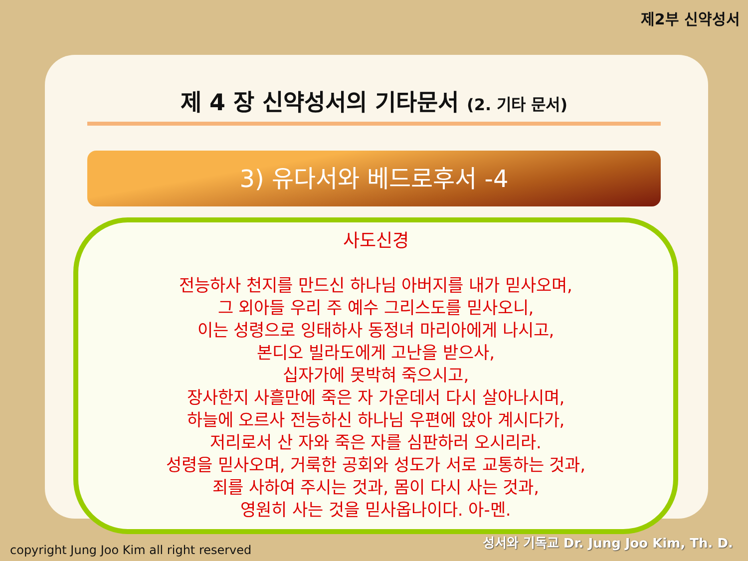제2부 신약성서
제 4 장 신약성서의 기타문서 (2. 기타 문서)
3) 유다서와 베드로후서 -4
사도신경
전능하사 천지를 만드신 하나님 아버지를 내가 믿사오며,
그 외아들 우리 주 예수 그리스도를 믿사오니,
이는 성령으로 잉태하사 동정녀 마리아에게 나시고,
본디오 빌라도에게 고난을 받으사,
십자가에 못박혀 죽으시고,
장사한지 사흘만에 죽은 자 가운데서 다시 살아나시며,
하늘에 오르사 전능하신 하나님 우편에 앉아 계시다가,
저리로서 산 자와 죽은 자를 심판하러 오시리라.
성령을 믿사오며, 거룩한 공회와 성도가 서로 교통하는 것과,
죄를 사하여 주시는 것과, 몸이 다시 사는 것과,
영원히 사는 것을 믿사옵나이다. 아-멘.
copyright Jung Joo Kim all right reserved
성서와 기독교 Dr. Jung Joo Kim, Th. D.